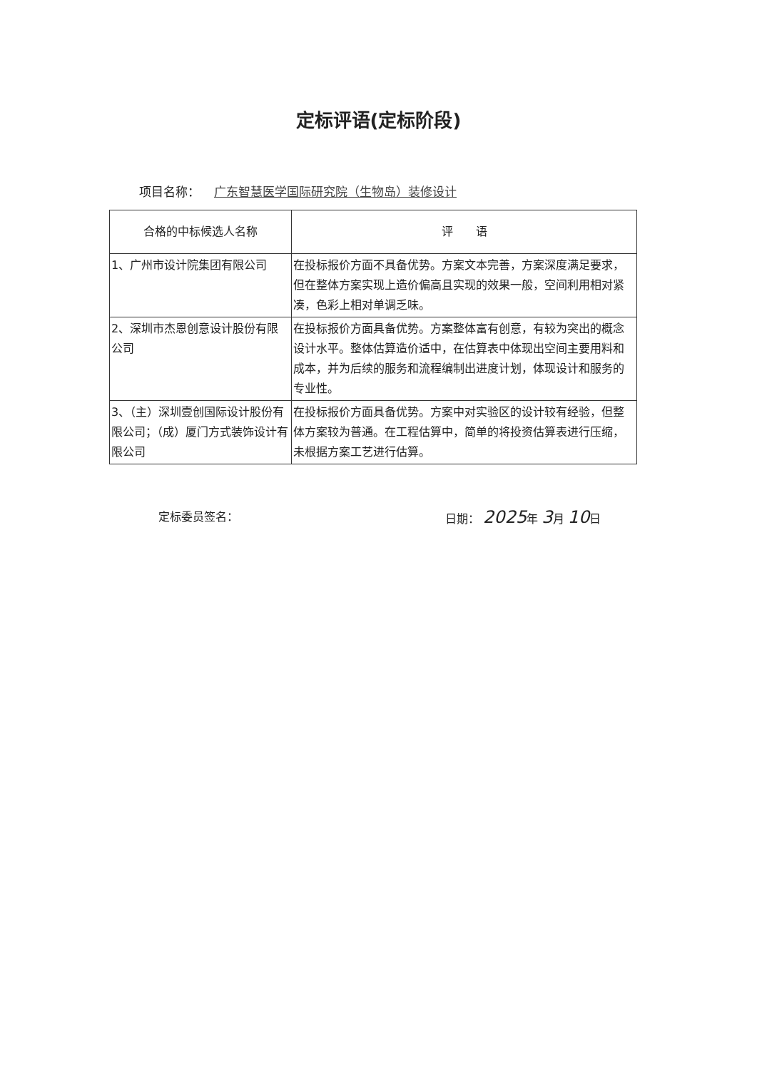定标评语(定标阶段)
项目名称： 广东智慧医学国际研究院（生物岛）装修设计
| 合格的中标候选人名称 | 评 语 |
| --- | --- |
| 1、广州市设计院集团有限公司 | 在投标报价方面不具备优势。方案文本完善，方案深度满足要求，但在整体方案实现上造价偏高且实现的效果一般，空间利用相对紧凑，色彩上相对单调乏味。 |
| 2、深圳市杰恩创意设计股份有限公司 | 在投标报价方面具备优势。方案整体富有创意，有较为突出的概念设计水平。整体估算造价适中，在估算表中体现出空间主要用料和成本，并为后续的服务和流程编制出进度计划，体现设计和服务的专业性。 |
| 3、（主）深圳壹创国际设计股份有限公司；（成）厦门方式装饰设计有限公司 | 在投标报价方面具备优势。方案中对实验区的设计较有经验，但整体方案较为普通。在工程估算中，简单的将投资估算表进行压缩，未根据方案工艺进行估算。 |
定标委员签名： 日期： 2025年 3月 10日